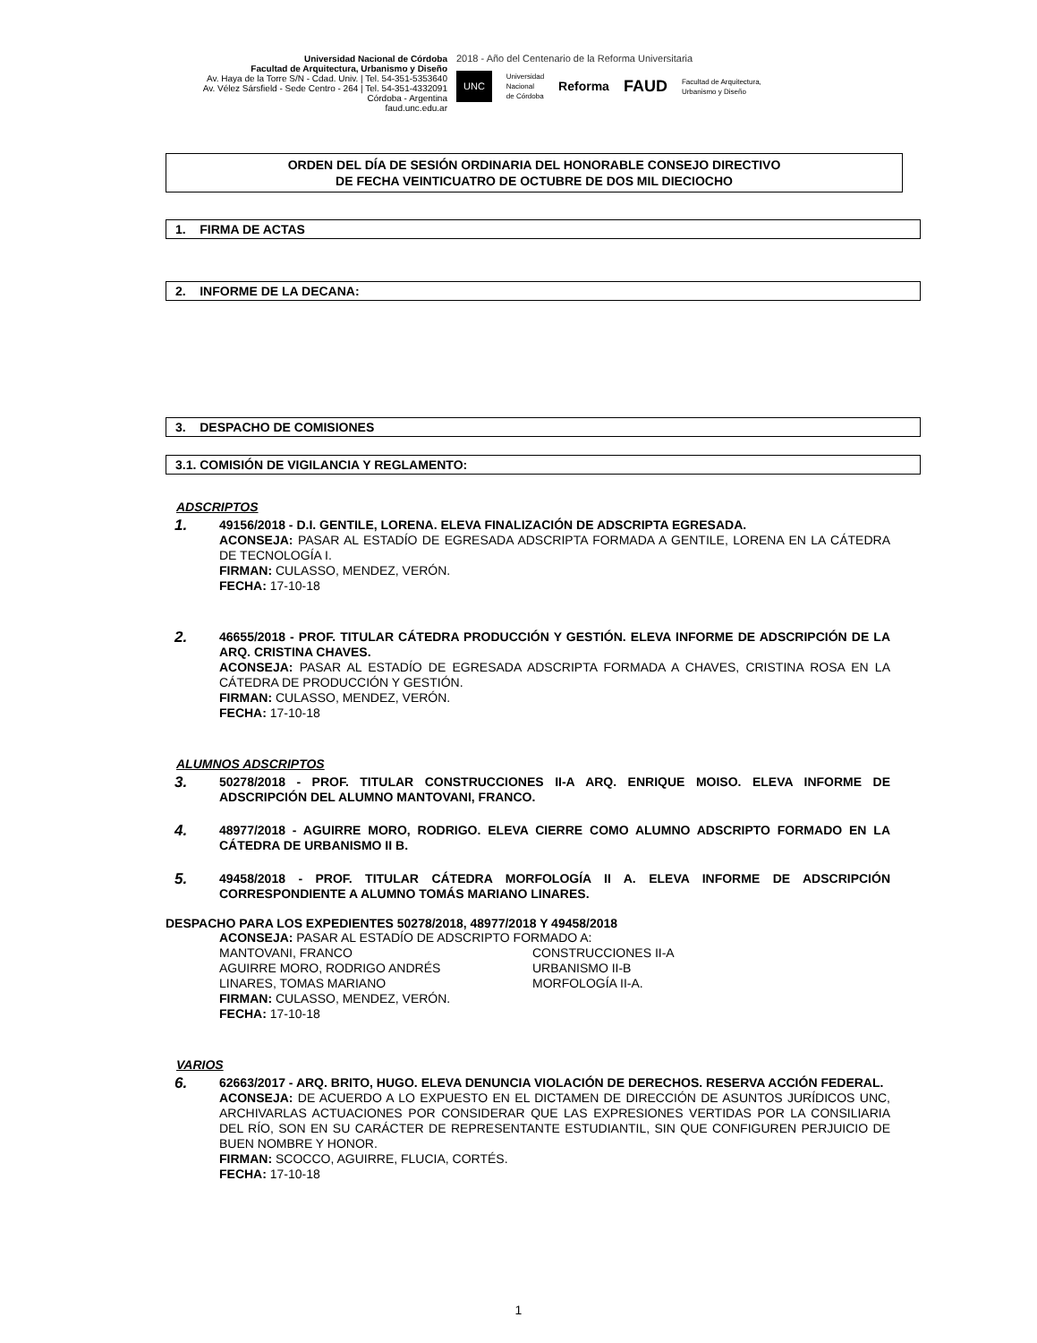Universidad Nacional de Córdoba
Facultad de Arquitectura, Urbanismo y Diseño
Av. Haya de la Torre S/N - Cdad. Univ. | Tel. 54-351-5353640
Av. Vélez Sársfield - Sede Centro - 264 | Tel. 54-351-4332091
Córdoba - Argentina
faud.unc.edu.ar
2018 - Año del Centenario de la Reforma Universitaria
UNC Universidad
Nacional
de Córdoba Reforma FAUD Facultad de Arquitectura,
Urbanismo y Diseño
ORDEN DEL DÍA DE SESIÓN ORDINARIA DEL HONORABLE CONSEJO DIRECTIVO
DE FECHA VEINTICUATRO DE OCTUBRE DE DOS MIL DIECIOCHO
1. FIRMA DE ACTAS
2. INFORME DE LA DECANA:
3. DESPACHO DE COMISIONES
3.1. COMISIÓN DE VIGILANCIA Y REGLAMENTO:
ADSCRIPTOS
1.
49156/2018 - D.I. GENTILE, LORENA. ELEVA FINALIZACIÓN DE ADSCRIPTA EGRESADA.
ACONSEJA: PASAR AL ESTADÍO DE EGRESADA ADSCRIPTA FORMADA A GENTILE, LORENA EN LA CÁTEDRA DE TECNOLOGÍA I.
FIRMAN: CULASSO, MENDEZ, VERÓN.
FECHA: 17-10-18
2.
46655/2018 - PROF. TITULAR CÁTEDRA PRODUCCIÓN Y GESTIÓN. ELEVA INFORME DE ADSCRIPCIÓN DE LA ARQ. CRISTINA CHAVES.
ACONSEJA: PASAR AL ESTADÍO DE EGRESADA ADSCRIPTA FORMADA A CHAVES, CRISTINA ROSA EN LA CÁTEDRA DE PRODUCCIÓN Y GESTIÓN.
FIRMAN: CULASSO, MENDEZ, VERÓN.
FECHA: 17-10-18
ALUMNOS ADSCRIPTOS
3.
50278/2018 - PROF. TITULAR CONSTRUCCIONES II-A ARQ. ENRIQUE MOISO. ELEVA INFORME DE ADSCRIPCIÓN DEL ALUMNO MANTOVANI, FRANCO.
4.
48977/2018 - AGUIRRE MORO, RODRIGO. ELEVA CIERRE COMO ALUMNO ADSCRIPTO FORMADO EN LA CÁTEDRA DE URBANISMO II B.
5.
49458/2018 - PROF. TITULAR CÁTEDRA MORFOLOGÍA II A. ELEVA INFORME DE ADSCRIPCIÓN CORRESPONDIENTE A ALUMNO TOMÁS MARIANO LINARES.
DESPACHO PARA LOS EXPEDIENTES 50278/2018, 48977/2018 Y 49458/2018
ACONSEJA: PASAR AL ESTADÍO DE ADSCRIPTO FORMADO A:
MANTOVANI, FRANCO CONSTRUCCIONES II-A AGUIRRE MORO, RODRIGO ANDRÉS URBANISMO II-B LINARES, TOMAS MARIANO MORFOLOGÍA II-A.
FIRMAN: CULASSO, MENDEZ, VERÓN.
FECHA: 17-10-18
VARIOS
6.
62663/2017 - ARQ. BRITO, HUGO. ELEVA DENUNCIA VIOLACIÓN DE DERECHOS. RESERVA ACCIÓN FEDERAL.
ACONSEJA: DE ACUERDO A LO EXPUESTO EN EL DICTAMEN DE DIRECCIÓN DE ASUNTOS JURÍDICOS UNC, ARCHIVARLAS ACTUACIONES POR CONSIDERAR QUE LAS EXPRESIONES VERTIDAS POR LA CONSILIARIA DEL RÍO, SON EN SU CARÁCTER DE REPRESENTANTE ESTUDIANTIL, SIN QUE CONFIGUREN PERJUICIO DE BUEN NOMBRE Y HONOR.
FIRMAN: SCOCCO, AGUIRRE, FLUCIA, CORTÉS.
FECHA: 17-10-18
1